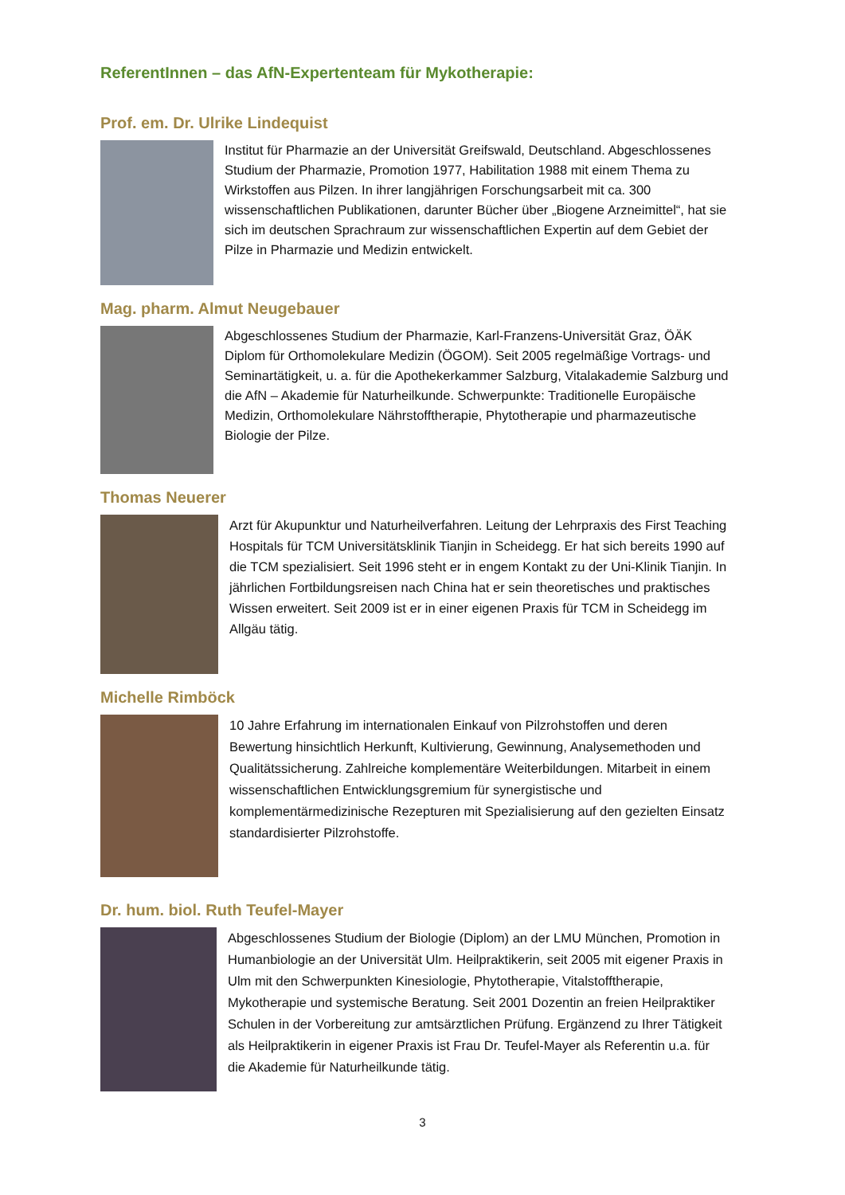ReferentInnen – das AfN-Expertenteam für Mykotherapie:
Prof. em. Dr. Ulrike Lindequist
Institut für Pharmazie an der Universität Greifswald, Deutschland. Abgeschlossenes Studium der Pharmazie, Promotion 1977, Habilitation 1988 mit einem Thema zu Wirkstoffen aus Pilzen. In ihrer langjährigen Forschungsarbeit mit ca. 300 wissenschaftlichen Publikationen, darunter Bücher über „Biogene Arzneimittel“, hat sie sich im deutschen Sprachraum zur wissenschaftlichen Expertin auf dem Gebiet der Pilze in Pharmazie und Medizin entwickelt.
Mag. pharm. Almut Neugebauer
Abgeschlossenes Studium der Pharmazie, Karl-Franzens-Universität Graz, ÖÄK Diplom für Orthomolekulare Medizin (ÖGOM). Seit 2005 regelmäßige Vortrags- und Seminartätigkeit, u. a. für die Apothekerkammer Salzburg, Vitalakademie Salzburg und die AfN – Akademie für Naturheilkunde. Schwerpunkte: Traditionelle Europäische Medizin, Orthomolekulare Nährstofftherapie, Phytotherapie und pharmazeutische Biologie der Pilze.
Thomas Neuerer
Arzt für Akupunktur und Naturheilverfahren. Leitung der Lehrpraxis des First Teaching Hospitals für TCM Universitätsklinik Tianjin in Scheidegg. Er hat sich bereits 1990 auf die TCM spezialisiert. Seit 1996 steht er in engem Kontakt zu der Uni-Klinik Tianjin. In jährlichen Fortbildungsreisen nach China hat er sein theoretisches und praktisches Wissen erweitert. Seit 2009 ist er in einer eigenen Praxis für TCM in Scheidegg im Allgäu tätig.
Michelle Rimböck
10 Jahre Erfahrung im internationalen Einkauf von Pilzrohstoffen und deren Bewertung hinsichtlich Herkunft, Kultivierung, Gewinnung, Analysemethoden und Qualitätssicherung. Zahlreiche komplementäre Weiterbildungen. Mitarbeit in einem wissenschaftlichen Entwicklungsgremium für synergistische und komplementärmedizinische Rezepturen mit Spezialisierung auf den gezielten Einsatz standardisierter Pilzrohstoffe.
Dr. hum. biol. Ruth Teufel-Mayer
Abgeschlossenes Studium der Biologie (Diplom) an der LMU München, Promotion in Humanbiologie an der Universität Ulm. Heilpraktikerin, seit 2005 mit eigener Praxis in Ulm mit den Schwerpunkten Kinesiologie, Phytotherapie, Vitalstofftherapie, Mykotherapie und systemische Beratung. Seit 2001 Dozentin an freien Heilpraktiker Schulen in der Vorbereitung zur amtsärztlichen Prüfung. Ergänzend zu Ihrer Tätigkeit als Heilpraktikerin in eigener Praxis ist Frau Dr. Teufel-Mayer als Referentin u.a. für die Akademie für Naturheilkunde tätig.
3